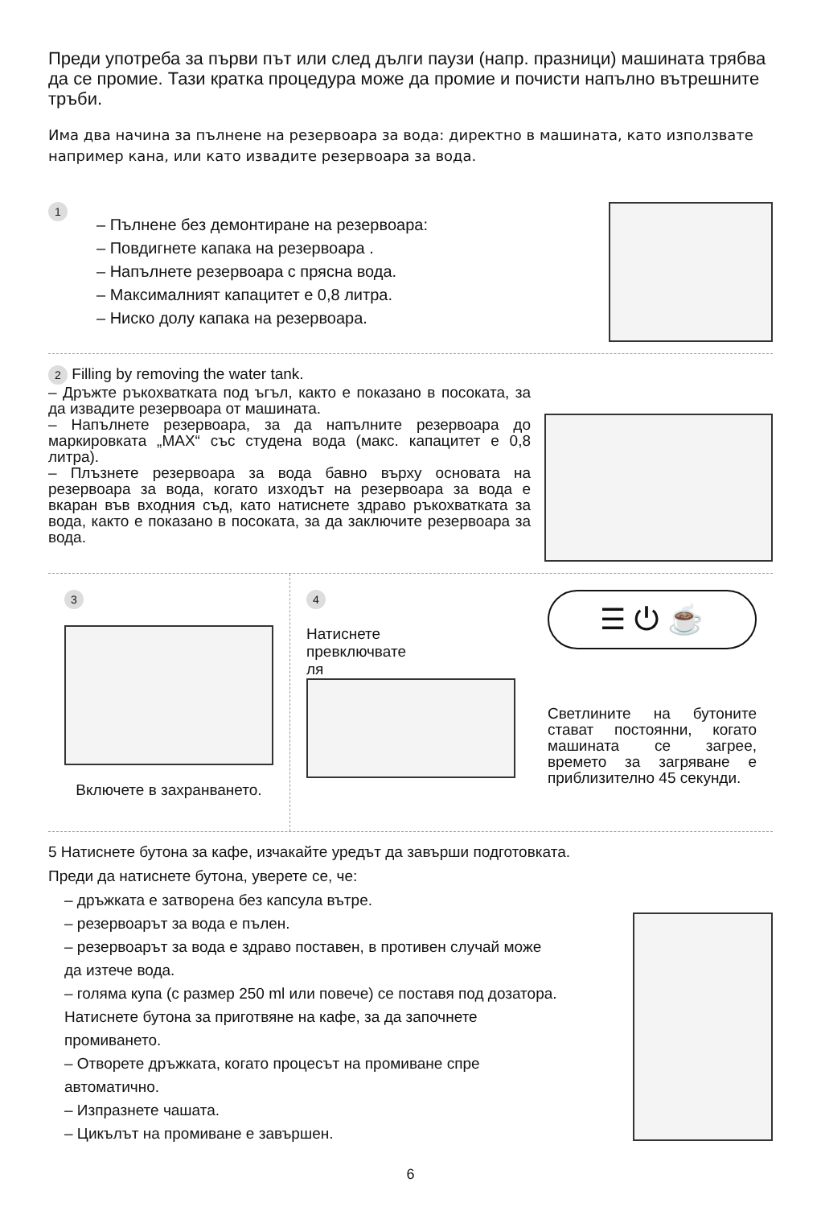Преди употреба за първи път или след дълги паузи (напр. празници) машината трябва да се промие. Тази кратка процедура може да промие и почисти напълно вътрешните тръби.
Има два начина за пълнене на резервоара за вода: директно в машината, като използвате например кана, или като извадите резервоара за вода.
1
– Пълнене без демонтиране на резервоара:
– Повдигнете капака на резервоара .
– Напълнете резервоара с прясна вода.
– Максималният капацитет е 0,8 литра.
– Ниско долу капака на резервоара.
2 Filling by removing the water tank.
– Дръжте ръкохватката под ъгъл, както е показано в посоката, за да извадите резервоара от машината.
– Напълнете резервоара, за да напълните резервоара до маркировката „MAX“ със студена вода (макс. капацитет е 0,8 литра).
– Плъзнете резервоара за вода бавно върху основата на резервоара за вода, когато изходът на резервоара за вода е вкаран във входния съд, като натиснете здраво ръкохватката за вода, както е показано в посоката, за да заключите резервоара за вода.
3
Включете в захранването.
4
Натиснете
превключвате
ля
☰ ⏻ ☕
Светлините на бутоните стават постоянни, когато машината се загрее, времето за загряване е приблизително 45 секунди.
5 Натиснете бутона за кафе, изчакайте уредът да завърши подготовката.
Преди да натиснете бутона, уверете се, че:
– дръжката е затворена без капсула вътре.
– резервоарът за вода е пълен.
– резервоарът за вода е здраво поставен, в противен случай може да изтече вода.
– голяма купа (с размер 250 ml или повече) се поставя под дозатора. Натиснете бутона за приготвяне на кафе, за да започнете промиването.
– Отворете дръжката, когато процесът на промиване спре автоматично.
– Изпразнете чашата.
– Цикълът на промиване е завършен.
6